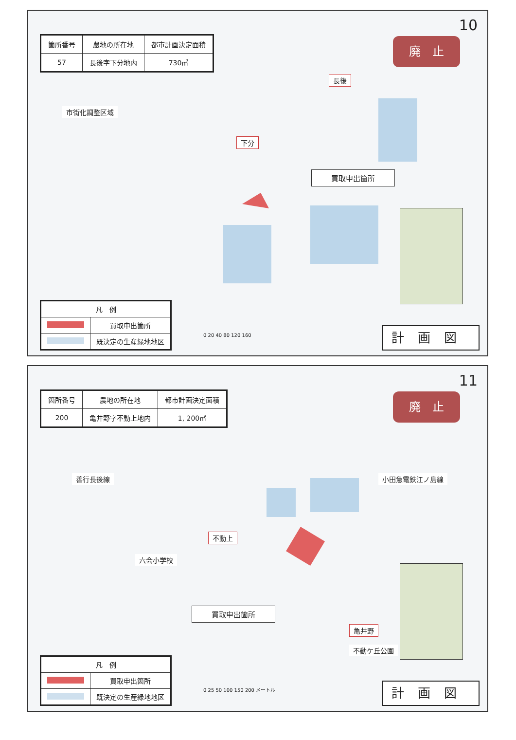10
| 箇所番号 | 農地の所在地 | 都市計画決定面積 |
| --- | --- | --- |
| 57 | 長後字下分地内 | 730㎡ |
廃　止
市街化調整区域
長後
下分
買取申出箇所
| 凡 例 | |
| | 買取申出箇所 |
| | 既決定の生産緑地地区 |
0 20 40 80 120 160
計画図
11
| 箇所番号 | 農地の所在地 | 都市計画決定面積 |
| --- | --- | --- |
| 200 | 亀井野字不動上地内 | 1, 200㎡ |
廃　止
善行長後線 小田急電鉄江ノ島線
不動上
六会小学校
買取申出箇所
亀井野
不動ケ丘公園
| 凡 例 | |
| | 買取申出箇所 |
| | 既決定の生産緑地地区 |
0 25 50 100 150 200 メートル
計画図